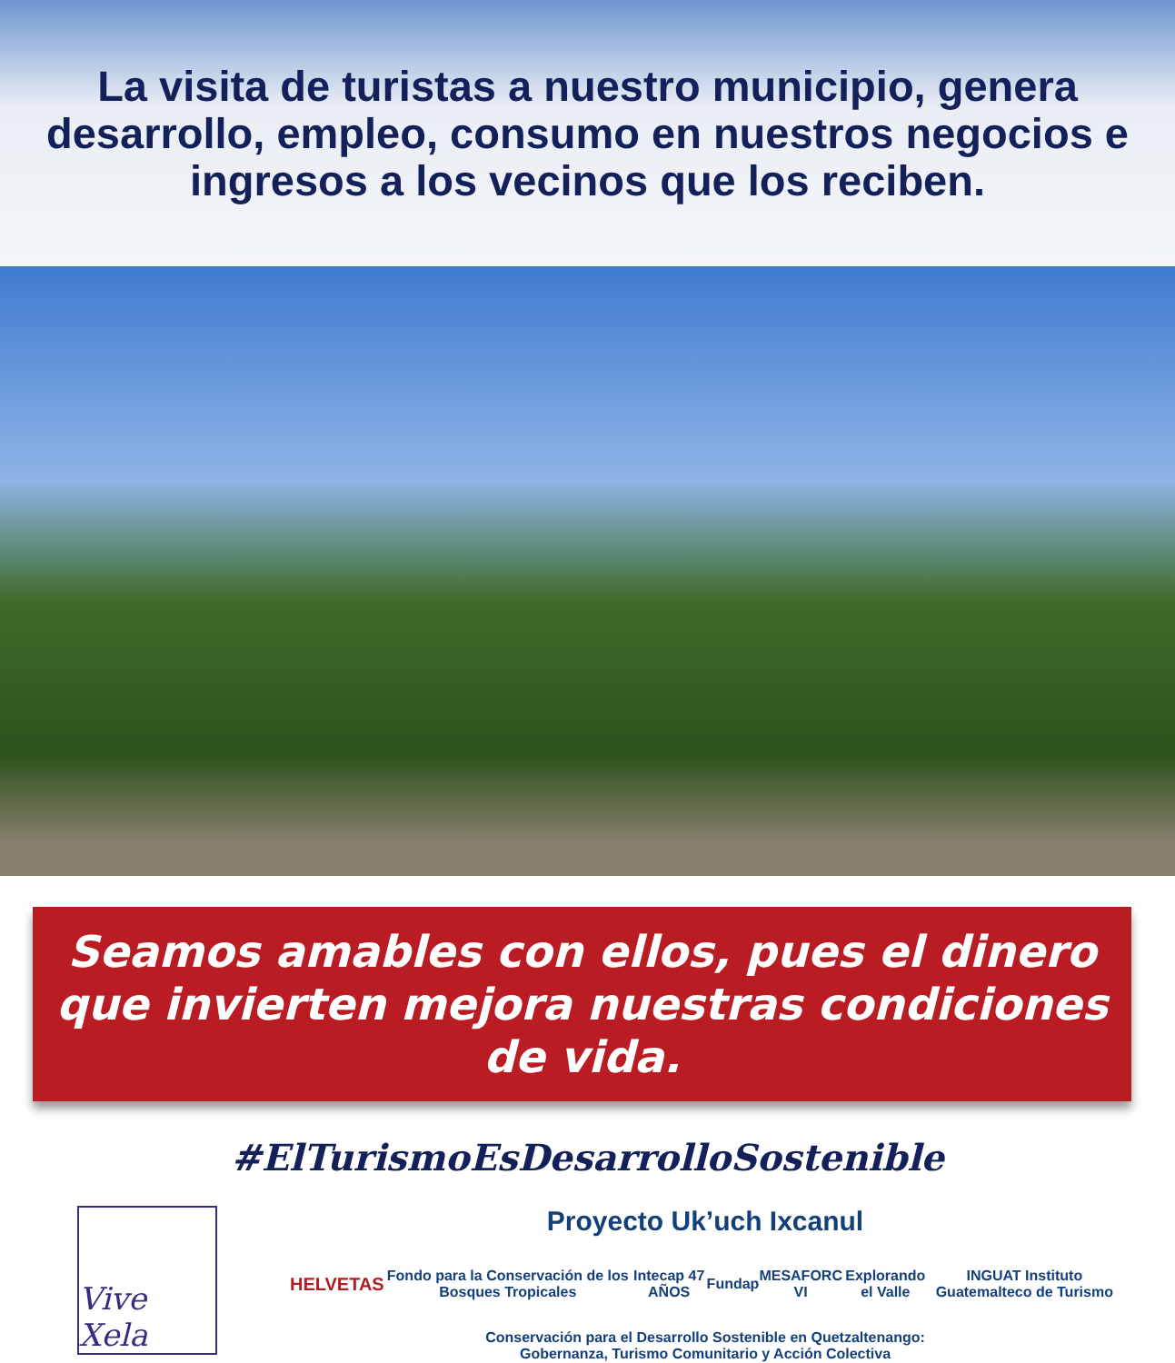La visita de turistas a nuestro municipio, genera desarrollo, empleo, consumo en nuestros negocios e ingresos a los vecinos que los reciben.
Seamos amables con ellos, pues el dinero que invierten mejora nuestras condiciones de vida.
#ElTurismoEsDesarrolloSostenible
Vive Xela
Proyecto Uk’uch Ixcanul
HELVETAS Fondo para la Conservación de los Bosques Tropicales Intecap 47 AÑOS Fundap MESAFORC VI Explorando el Valle INGUAT Instituto Guatemalteco de Turismo
Conservación para el Desarrollo Sostenible en Quetzaltenango:
Gobernanza, Turismo Comunitario y Acción Colectiva